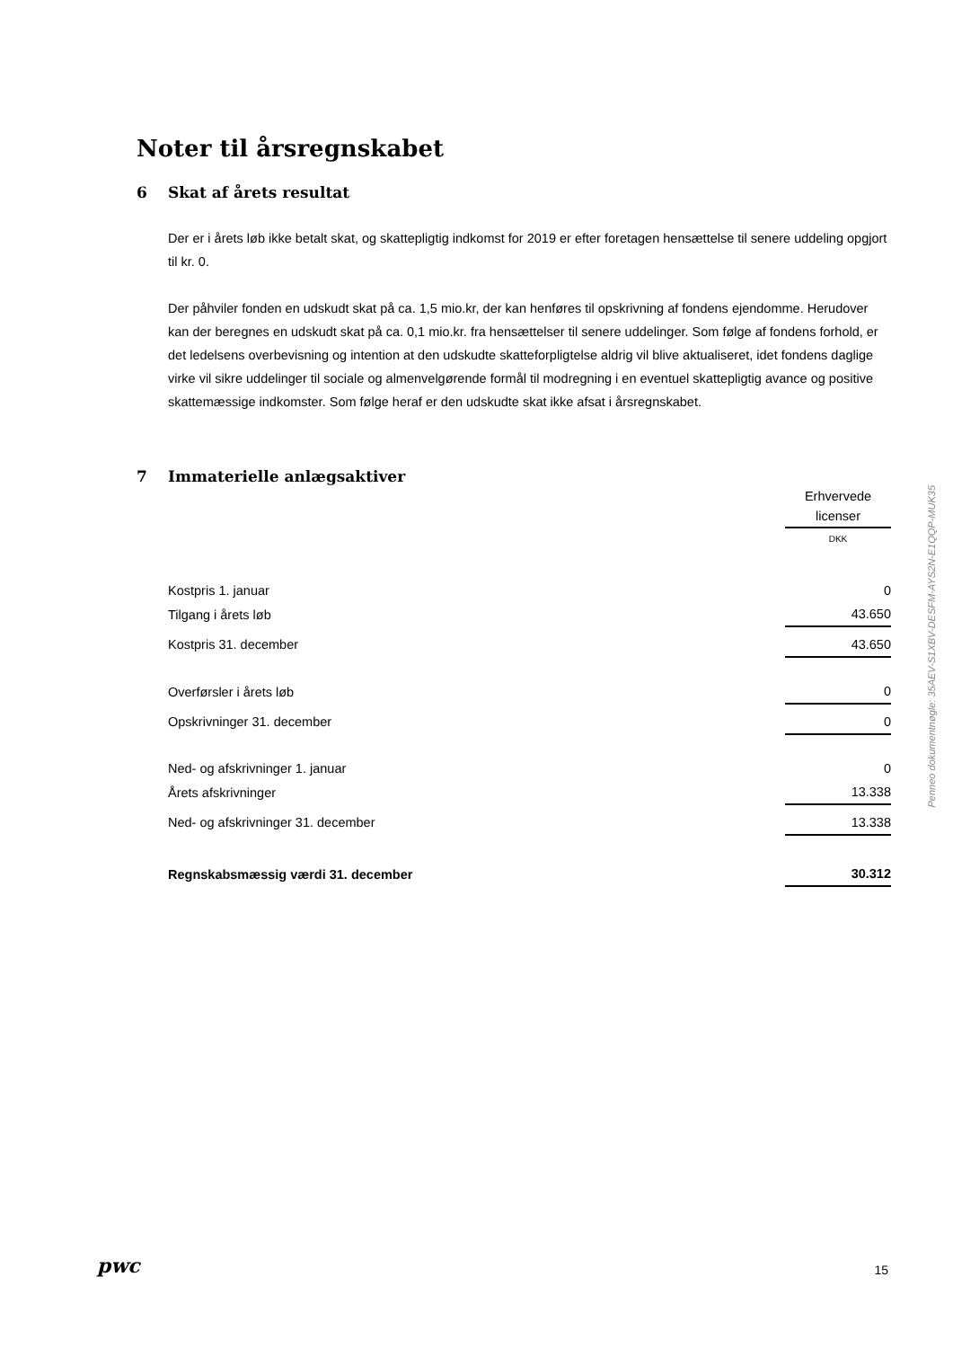Noter til årsregnskabet
6 Skat af årets resultat
Der er i årets løb ikke betalt skat, og skattepligtig indkomst for 2019 er efter foretagen hensættelse til senere uddeling opgjort til kr. 0.
Der påhviler fonden en udskudt skat på ca. 1,5 mio.kr, der kan henføres til opskrivning af fondens ejendomme. Herudover kan der beregnes en udskudt skat på ca. 0,1 mio.kr. fra hensættelser til senere uddelinger. Som følge af fondens forhold, er det ledelsens overbevisning og intention at den udskudte skatteforpligtelse aldrig vil blive aktualiseret, idet fondens daglige virke vil sikre uddelinger til sociale og almenvelgørende formål til modregning i en eventuel skattepligtig avance og positive skattemæssige indkomster. Som følge heraf er den udskudte skat ikke afsat i årsregnskabet.
7 Immaterielle anlægsaktiver
| | Erhvervede licenser |
| | DKK |
| Kostpris 1. januar | 0 |
| Tilgang i årets løb | 43.650 |
| Kostpris 31. december | 43.650 |
| Overførsler i årets løb | 0 |
| Opskrivninger 31. december | 0 |
| Ned- og afskrivninger 1. januar | 0 |
| Årets afskrivninger | 13.338 |
| Ned- og afskrivninger 31. december | 13.338 |
| Regnskabsmæssig værdi 31. december | 30.312 |
Penneo dokumentnøgle: 35AEV-S1XBV-DESFM-AYS2N-E1QQP-MUK35
pwc
15